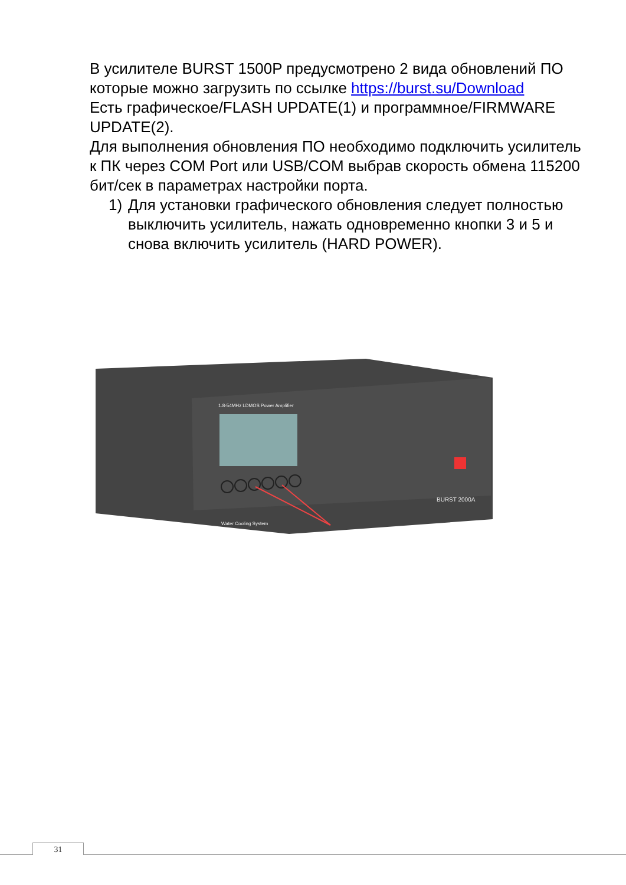В усилителе BURST 1500P предусмотрено 2 вида обновлений ПО которые можно загрузить по ссылке https://burst.su/Download
Есть графическое/FLASH UPDATE(1) и программное/FIRMWARE UPDATE(2).
Для выполнения обновления ПО необходимо подключить усилитель к ПК через COM Port или USB/COM выбрав скорость обмена 115200 бит/сек в параметрах настройки порта.
1) Для установки графического обновления следует полностью выключить усилитель, нажать одновременно кнопки 3 и 5 и снова включить усилитель (HARD POWER).
1.8-54MHz LDMOS Power Amplifier
BURST 2000A
Water Cooling System
31